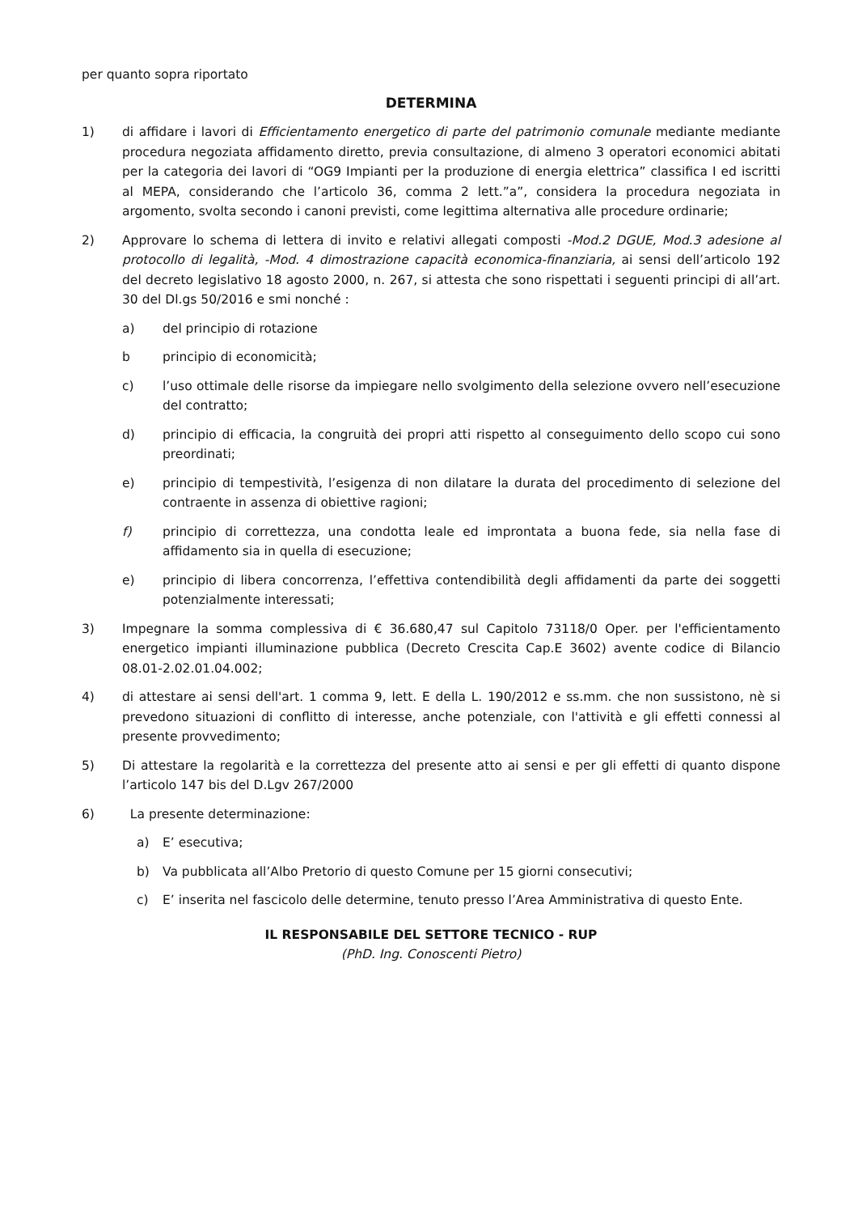per quanto sopra riportato
DETERMINA
1) di affidare i lavori di Efficientamento energetico di parte del patrimonio comunale mediante mediante procedura negoziata affidamento diretto, previa consultazione, di almeno 3 operatori economici abitati per la categoria dei lavori di “OG9 Impianti per la produzione di energia elettrica” classifica I ed iscritti al MEPA, considerando che l’articolo 36, comma 2 lett.”a”, considera la procedura negoziata in argomento, svolta secondo i canoni previsti, come legittima alternativa alle procedure ordinarie;
2) Approvare lo schema di lettera di invito e relativi allegati composti -Mod.2 DGUE, Mod.3 adesione al protocollo di legalità, -Mod. 4 dimostrazione capacità economica-finanziaria, ai sensi dell’articolo 192 del decreto legislativo 18 agosto 2000, n. 267, si attesta che sono rispettati i seguenti principi di all’art. 30 del Dl.gs 50/2016 e smi nonché :
a) del principio di rotazione
b principio di economicità;
c) l’uso ottimale delle risorse da impiegare nello svolgimento della selezione ovvero nell’esecuzione del contratto;
d) principio di efficacia, la congruità dei propri atti rispetto al conseguimento dello scopo cui sono preordinati;
e) principio di tempestività, l’esigenza di non dilatare la durata del procedimento di selezione del contraente in assenza di obiettive ragioni;
f) principio di correttezza, una condotta leale ed improntata a buona fede, sia nella fase di affidamento sia in quella di esecuzione;
e) principio di libera concorrenza, l’effettiva contendibilità degli affidamenti da parte dei soggetti potenzialmente interessati;
3) Impegnare la somma complessiva di € 36.680,47 sul Capitolo 73118/0 Oper. per l'efficientamento energetico impianti illuminazione pubblica (Decreto Crescita Cap.E 3602) avente codice di Bilancio 08.01-2.02.01.04.002;
4) di attestare ai sensi dell'art. 1 comma 9, lett. E della L. 190/2012 e ss.mm. che non sussistono, nè si prevedono situazioni di conflitto di interesse, anche potenziale, con l'attività e gli effetti connessi al presente provvedimento;
5) Di attestare la regolarità e la correttezza del presente atto ai sensi e per gli effetti di quanto dispone l’articolo 147 bis del D.Lgv 267/2000
6) La presente determinazione:
a) E’ esecutiva;
b) Va pubblicata all’Albo Pretorio di questo Comune per 15 giorni consecutivi;
c) E’ inserita nel fascicolo delle determine, tenuto presso l’Area Amministrativa di questo Ente.
IL RESPONSABILE DEL SETTORE TECNICO - RUP
(PhD. Ing. Conoscenti Pietro)